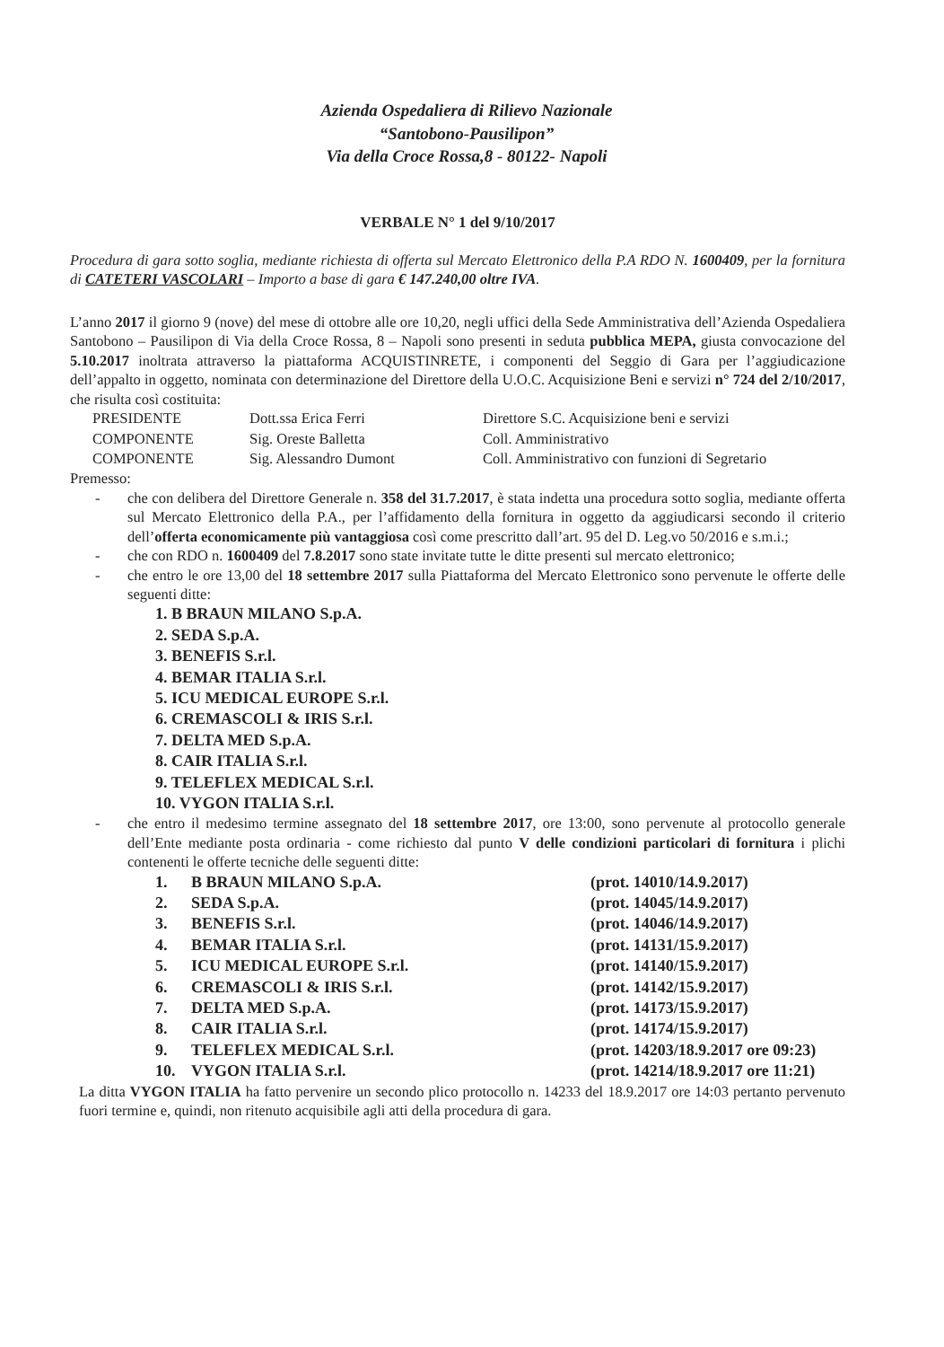Azienda Ospedaliera di Rilievo Nazionale
“Santobono-Pausilipon”
Via della Croce Rossa,8 - 80122- Napoli
VERBALE N° 1 del 9/10/2017
Procedura di gara sotto soglia, mediante richiesta di offerta sul Mercato Elettronico della P.A RDO N. 1600409, per la fornitura di CATETERI VASCOLARI – Importo a base di gara € 147.240,00 oltre IVA.
L’anno 2017 il giorno 9 (nove) del mese di ottobre alle ore 10,20, negli uffici della Sede Amministrativa dell’Azienda Ospedaliera Santobono – Pausilipon di Via della Croce Rossa, 8 – Napoli sono presenti in seduta pubblica MEPA, giusta convocazione del 5.10.2017 inoltrata attraverso la piattaforma ACQUISTINRETE, i componenti del Seggio di Gara per l’aggiudicazione dell’appalto in oggetto, nominata con determinazione del Direttore della U.O.C. Acquisizione Beni e servizi n° 724 del 2/10/2017, che risulta così costituita:
| PRESIDENTE | Dott.ssa Erica Ferri | Direttore S.C. Acquisizione beni e servizi |
| COMPONENTE | Sig. Oreste Balletta | Coll. Amministrativo |
| COMPONENTE | Sig. Alessandro Dumont | Coll. Amministrativo con funzioni di Segretario |
Premesso:
- che con delibera del Direttore Generale n. 358 del 31.7.2017, è stata indetta una procedura sotto soglia, mediante offerta sul Mercato Elettronico della P.A., per l’affidamento della fornitura in oggetto da aggiudicarsi secondo il criterio dell’offerta economicamente più vantaggiosa così come prescritto dall’art. 95 del D. Leg.vo 50/2016 e s.m.i.;
- che con RDO n. 1600409 del 7.8.2017 sono state invitate tutte le ditte presenti sul mercato elettronico;
- che entro le ore 13,00 del 18 settembre 2017 sulla Piattaforma del Mercato Elettronico sono pervenute le offerte delle seguenti ditte:
1. B BRAUN MILANO S.p.A.
2. SEDA S.p.A.
3. BENEFIS S.r.l.
4. BEMAR ITALIA S.r.l.
5. ICU MEDICAL EUROPE S.r.l.
6. CREMASCOLI & IRIS S.r.l.
7. DELTA MED S.p.A.
8. CAIR ITALIA S.r.l.
9. TELEFLEX MEDICAL S.r.l.
10. VYGON ITALIA S.r.l.
- che entro il medesimo termine assegnato del 18 settembre 2017, ore 13:00, sono pervenute al protocollo generale dell’Ente mediante posta ordinaria - come richiesto dal punto V delle condizioni particolari di fornitura i plichi contenenti le offerte tecniche delle seguenti ditte:
| 1. | B BRAUN MILANO S.p.A. | (prot. 14010/14.9.2017) |
| 2. | SEDA S.p.A. | (prot. 14045/14.9.2017) |
| 3. | BENEFIS S.r.l. | (prot. 14046/14.9.2017) |
| 4. | BEMAR ITALIA S.r.l. | (prot. 14131/15.9.2017) |
| 5. | ICU MEDICAL EUROPE S.r.l. | (prot. 14140/15.9.2017) |
| 6. | CREMASCOLI & IRIS S.r.l. | (prot. 14142/15.9.2017) |
| 7. | DELTA MED S.p.A. | (prot. 14173/15.9.2017) |
| 8. | CAIR ITALIA S.r.l. | (prot. 14174/15.9.2017) |
| 9. | TELEFLEX MEDICAL S.r.l. | (prot. 14203/18.9.2017 ore 09:23) |
| 10. | VYGON ITALIA S.r.l. | (prot. 14214/18.9.2017 ore 11:21) |
La ditta VYGON ITALIA ha fatto pervenire un secondo plico protocollo n. 14233 del 18.9.2017 ore 14:03 pertanto pervenuto fuori termine e, quindi, non ritenuto acquisibile agli atti della procedura di gara.